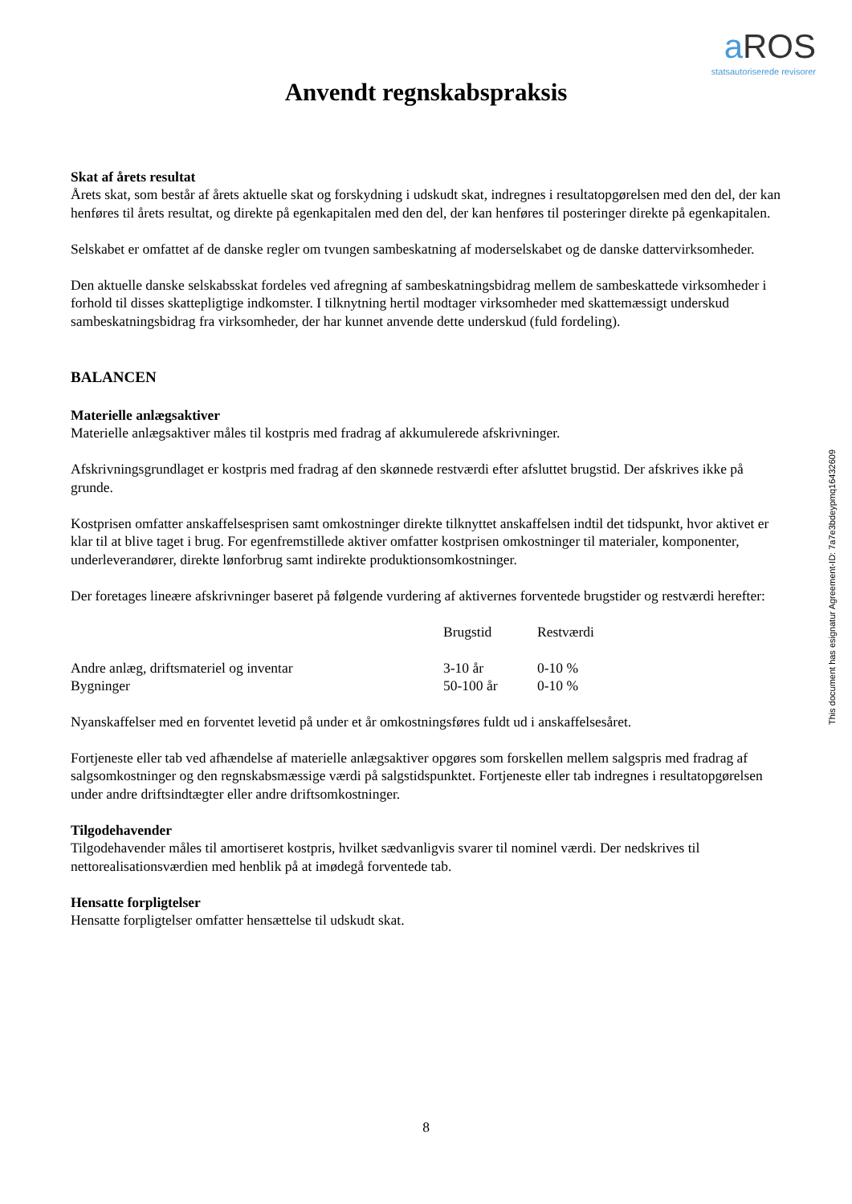a ROS
statsautoriserede revisorer
Anvendt regnskabspraksis
Skat af årets resultat
Årets skat, som består af årets aktuelle skat og forskydning i udskudt skat, indregnes i resultatopgørelsen med den del, der kan henføres til årets resultat, og direkte på egenkapitalen med den del, der kan henføres til posteringer direkte på egenkapitalen.
Selskabet er omfattet af de danske regler om tvungen sambeskatning af moderselskabet og de danske dattervirksomheder.
Den aktuelle danske selskabsskat fordeles ved afregning af sambeskatningsbidrag mellem de sambeskattede virksomheder i forhold til disses skattepligtige indkomster. I tilknytning hertil modtager virksomheder med skattemæssigt underskud sambeskatningsbidrag fra virksomheder, der har kunnet anvende dette underskud (fuld fordeling).
BALANCEN
Materielle anlægsaktiver
Materielle anlægsaktiver måles til kostpris med fradrag af akkumulerede afskrivninger.
Afskrivningsgrundlaget er kostpris med fradrag af den skønnede restværdi efter afsluttet brugstid. Der afskrives ikke på grunde.
Kostprisen omfatter anskaffelsesprisen samt omkostninger direkte tilknyttet anskaffelsen indtil det tidspunkt, hvor aktivet er klar til at blive taget i brug. For egenfremstillede aktiver omfatter kostprisen omkostninger til materialer, komponenter, underleverandører, direkte lønforbrug samt indirekte produktionsomkostninger.
Der foretages lineære afskrivninger baseret på følgende vurdering af aktivernes forventede brugstider og restværdi herefter:
| | Brugstid | Restværdi |
| Andre anlæg, driftsmateriel og inventar | 3-10 år | 0-10 % |
| Bygninger | 50-100 år | 0-10 % |
Nyanskaffelser med en forventet levetid på under et år omkostningsføres fuldt ud i anskaffelsesåret.
Fortjeneste eller tab ved afhændelse af materielle anlægsaktiver opgøres som forskellen mellem salgspris med fradrag af salgsomkostninger og den regnskabsmæssige værdi på salgstidspunktet. Fortjeneste eller tab indregnes i resultatopgørelsen under andre driftsindtægter eller andre driftsomkostninger.
Tilgodehavender
Tilgodehavender måles til amortiseret kostpris, hvilket sædvanligvis svarer til nominel værdi. Der nedskrives til nettorealisationsværdien med henblik på at imødegå forventede tab.
Hensatte forpligtelser
Hensatte forpligtelser omfatter hensættelse til udskudt skat.
8
This document has esignatur Agreement-ID: 7a7e3bdeypmq16432609